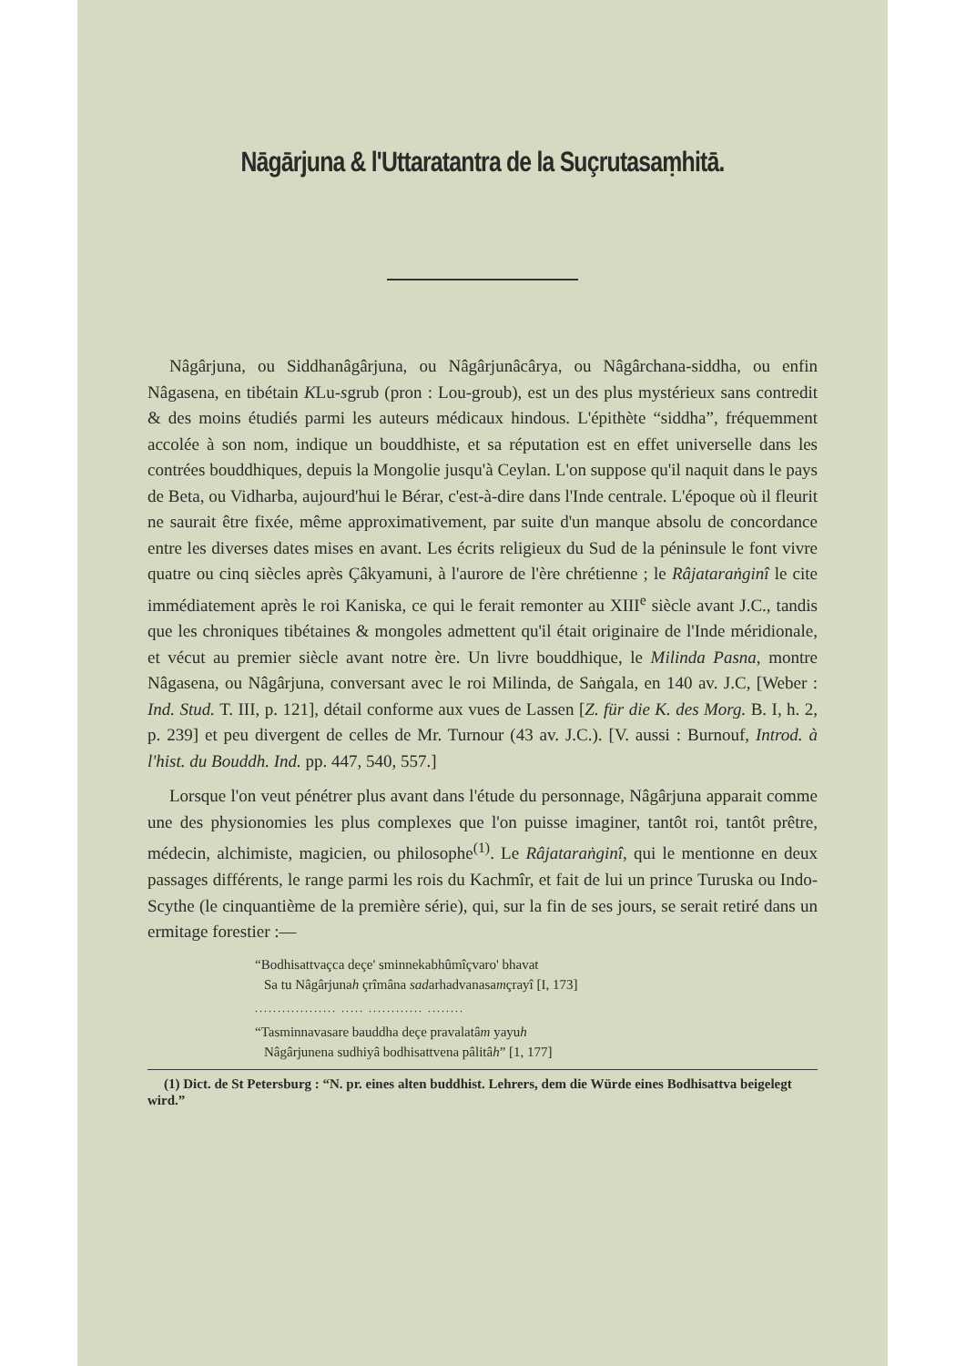Nāgārjuna & l'Uttaratantra de la Suçrutasaṃhitā.
Nâgârjuna, ou Siddhanâgârjuna, ou Nâgârjunâcârya, ou Nâgârchana-siddha, ou enfin Nâgasena, en tibétain KLu-sgrub (pron : Lou-groub), est un des plus mystérieux sans contredit & des moins étudiés parmi les auteurs médicaux hindous. L'épithète “siddha”, fréquemment accolée à son nom, indique un bouddhiste, et sa réputation est en effet universelle dans les contrées bouddhiques, depuis la Mongolie jusqu'à Ceylan. L'on suppose qu'il naquit dans le pays de Beta, ou Vidharba, aujourd'hui le Bérar, c'est-à-dire dans l'Inde centrale. L'époque où il fleurit ne saurait être fixée, même approximativement, par suite d'un manque absolu de concordance entre les diverses dates mises en avant. Les écrits religieux du Sud de la péninsule le font vivre quatre ou cinq siècles après Çâkyamuni, à l'aurore de l'ère chrétienne ; le Râjataraṅginî le cite immédiatement après le roi Kaniska, ce qui le ferait remonter au XIII<sup>e</sup> siècle avant J.C., tandis que les chroniques tibétaines & mongoles admettent qu'il était originaire de l'Inde méridionale, et vécut au premier siècle avant notre ère. Un livre bouddhique, le Milinda Pasna, montre Nâgasena, ou Nâgârjuna, conversant avec le roi Milinda, de Saṅgala, en 140 av. J.C, [Weber : Ind. Stud. T. III, p. 121], détail conforme aux vues de Lassen [Z. für die K. des Morg. B. I, h. 2, p. 239] et peu divergent de celles de Mr. Turnour (43 av. J.C.). [V. aussi : Burnouf, Introd. à l'hist. du Bouddh. Ind. pp. 447, 540, 557.]
Lorsque l'on veut pénétrer plus avant dans l'étude du personnage, Nâgârjuna apparait comme une des physionomies les plus complexes que l'on puisse imaginer, tantôt roi, tantôt prêtre, médecin, alchimiste, magicien, ou philosophe<sup>(1)</sup>. Le Râjataraṅginî, qui le mentionne en deux passages différents, le range parmi les rois du Kachmîr, et fait de lui un prince Turuska ou Indo-Scythe (le cinquantième de la première série), qui, sur la fin de ses jours, se serait retiré dans un ermitage forestier :—
“Bodhisattvaçca deçe' sminnekabhûmîçvaro' bhavat
Sa tu Nâgârjunah çrîmâna sadarhadvanasamçrayî [I, 173]
.................. ..... ............ ........
“Tasminnavasare bauddha deçe pravalatâm yayuh
Nâgârjunena sudhiyâ bodhisattvena pâlitâh” [1, 177]
(1) Dict. de St Petersburg : “N. pr. eines alten buddhist. Lehrers, dem die Würde eines Bodhisattva beigelegt wird.”